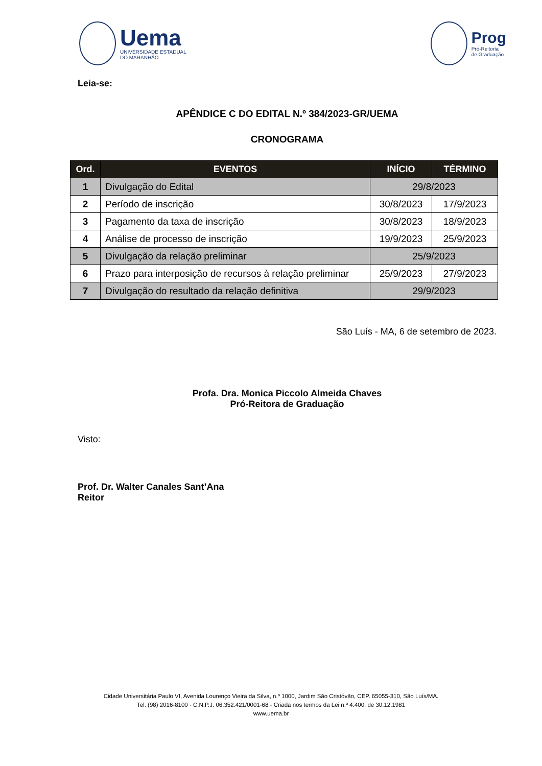Uema
UNIVERSIDADE ESTADUAL
DO MARANHÃO
Prog
Pró-Reitoria
de Graduação
Leia-se:
APÊNDICE C DO EDITAL N.º 384/2023-GR/UEMA
CRONOGRAMA
| Ord. | EVENTOS | INÍCIO | TÉRMINO |
| --- | --- | --- | --- |
| 1 | Divulgação do Edital | 29/8/2023 | |
| 2 | Período de inscrição | 30/8/2023 | 17/9/2023 |
| 3 | Pagamento da taxa de inscrição | 30/8/2023 | 18/9/2023 |
| 4 | Análise de processo de inscrição | 19/9/2023 | 25/9/2023 |
| 5 | Divulgação da relação preliminar | 25/9/2023 | |
| 6 | Prazo para interposição de recursos à relação preliminar | 25/9/2023 | 27/9/2023 |
| 7 | Divulgação do resultado da relação definitiva | 29/9/2023 | |
São Luís - MA, 6 de setembro de 2023.
Profa. Dra. Monica Piccolo Almeida Chaves
Pró-Reitora de Graduação
Visto:
Prof. Dr. Walter Canales Sant’Ana
Reitor
Cidade Universitária Paulo VI, Avenida Lourenço Vieira da Silva, n.º 1000, Jardim São Cristóvão, CEP. 65055-310, São Luís/MA.
Tel. (98) 2016-8100 - C.N.P.J. 06.352.421/0001-68 - Criada nos termos da Lei n.º 4.400, de 30.12.1981
www.uema.br